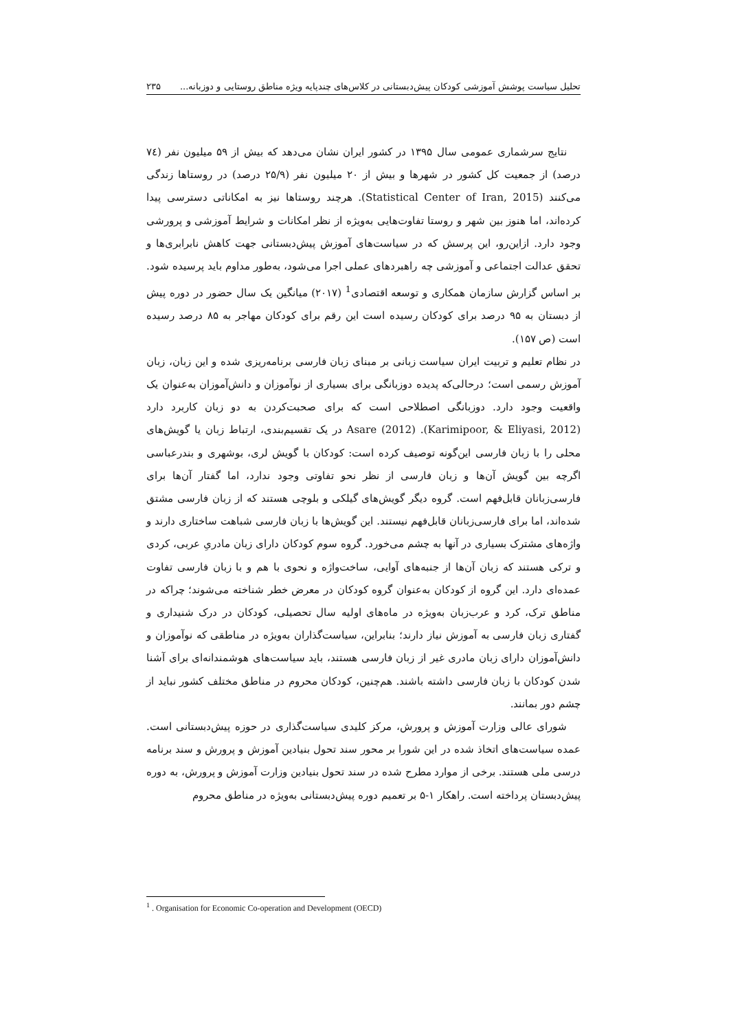تحلیل سیاست پوشش آموزشی کودکان پیش‌دبستانی در کلاس‌های چندپایه ویژه مناطق روستایی و دوزبانه... ۲۳۵
نتایج سرشماری عمومی سال ۱۳۹۵ در کشور ایران نشان می‌دهد که بیش از ۵۹ میلیون نفر (۷٤ درصد) از جمعیت کل کشور در شهرها و بیش از ۲۰ میلیون نفر (۲۵/۹ درصد) در روستاها زندگی می‌کنند (Statistical Center of Iran, 2015). هرچند روستاها نیز به امکاناتی دسترسی پیدا کرده‌اند، اما هنوز بین شهر و روستا تفاوت‌هایی به‌ویژه از نظر امکانات و شرایط آموزشی و پرورشی وجود دارد. ازاین‌رو، این پرسش که در سیاست‌های آموزش پیش‌دبستانی جهت کاهش نابرابری‌ها و تحقق عدالت اجتماعی و آموزشی چه راهبردهای عملی اجرا می‌شود، به‌طور مداوم باید پرسیده شود. بر اساس گزارش سازمان همکاری و توسعه اقتصادی<sup>1</sup> (۲۰۱۷) میانگین یک سال حضور در دوره پیش از دبستان به ۹۵ درصد برای کودکان رسیده است این رقم برای کودکان مهاجر به ۸۵ درصد رسیده است (ص ۱۵۷).
در نظام تعلیم و تربیت ایران سیاست زبانی بر مبنای زبان فارسی برنامه‌ریزی شده و این زبان، زبان آموزش رسمی است؛ درحالی‌که پدیده دوزبانگی برای بسیاری از نوآموزان و دانش‌آموزان به‌عنوان یک واقعیت وجود دارد. دوزبانگی اصطلاحی است که برای صحبت‌کردن به دو زبان کاربرد دارد (Karimipoor, & Eliyasi, 2012). Asare (2012) در یک تقسیم‌بندی، ارتباط زبان یا گویش‌های محلی را با زبان فارسی این‌گونه توصیف کرده است: کودکان با گویش لری، بوشهری و بندرعباسی اگرچه بین گویش آن‌ها و زبان فارسی از نظر نحو تفاوتی وجود ندارد، اما گفتار آن‌ها برای فارسی‌زبانان قابل‌فهم است. گروه دیگر گویش‌های گیلکی و بلوچی هستند که از زبان فارسی مشتق شده‌اند، اما برای فارسی‌زبانان قابل‌فهم نیستند. این گویش‌ها با زبان فارسی شباهت ساختاری دارند و واژه‌های مشترک بسیاری در آنها به چشم می‌خورد. گروه سوم کودکان دارای زبان مادریِ عربی، کردی و ترکی هستند که زبان آن‌ها از جنبه‌های آوایی، ساخت‌واژه و نحوی با هم و با زبان فارسی تفاوت عمده‌ای دارد. این گروه از کودکان به‌عنوان گروه کودکان در معرض خطر شناخته می‌شوند؛ چراکه در مناطق ترک، کرد و عرب‌زبان به‌ویژه در ماه‌های اولیه سال تحصیلی، کودکان در درک شنیداری و گفتاری زبان فارسی به آموزش نیاز دارند؛ بنابراین، سیاست‌گذاران به‌ویژه در مناطقی که نوآموزان و دانش‌آموزان دارای زبان مادری غیر از زبان فارسی هستند، باید سیاست‌های هوشمندانه‌ای برای آشنا شدن کودکان با زبان فارسی داشته باشند. هم‌چنین، کودکان محروم در مناطق مختلف کشور نباید از چشم دور بمانند.
شورای عالی وزارت آموزش و پرورش، مرکز کلیدی سیاست‌گذاری در حوزه پیش‌دبستانی است. عمده سیاست‌های اتخاذ شده در این شورا بر محور سند تحول بنیادین آموزش و پرورش و سند برنامه درسی ملی هستند. برخی از موارد مطرح شده در سند تحول بنیادین وزارت آموزش و پرورش، به دوره پیش‌دبستان پرداخته است. راهکار ۱-۵ بر تعمیم دوره پیش‌دبستانی به‌ویژه در مناطق محروم
<sup>1</sup> . Organisation for Economic Co-operation and Development (OECD)